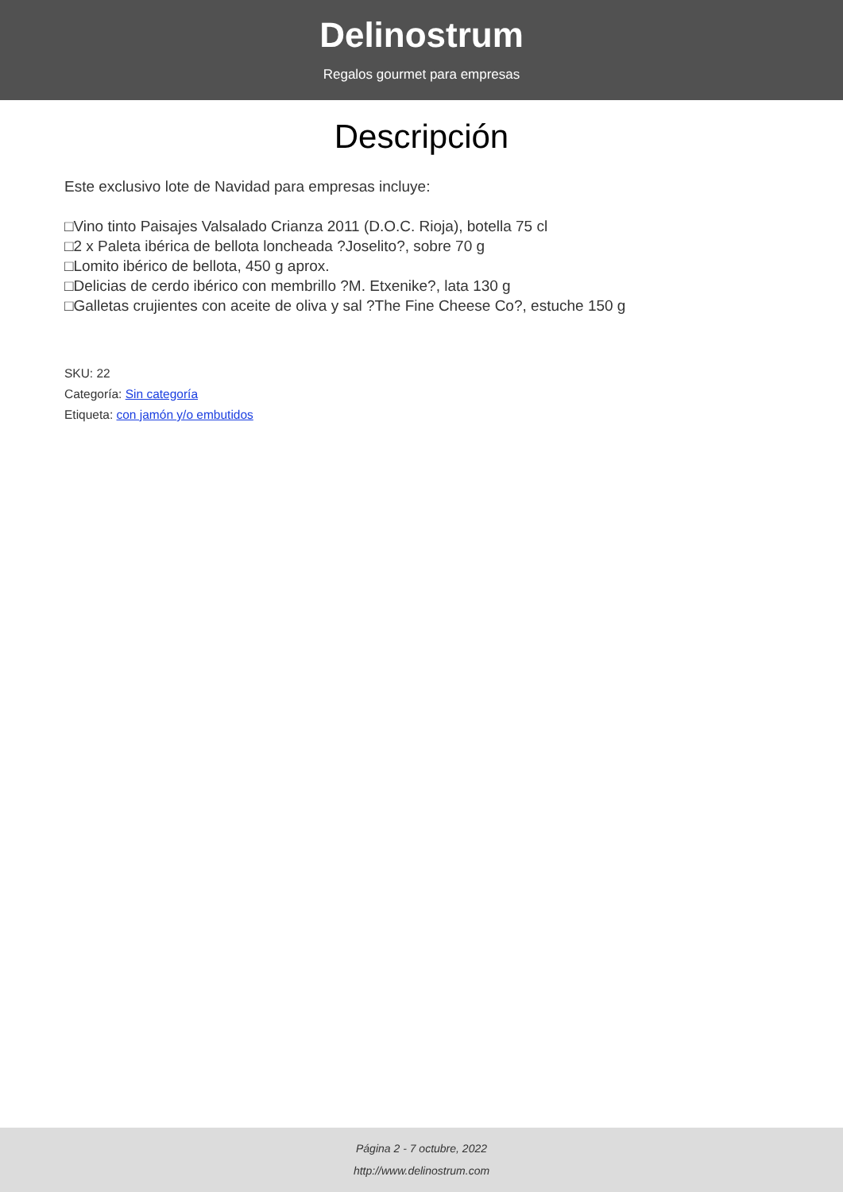Delinostrum
Regalos gourmet para empresas
Descripción
Este exclusivo lote de Navidad para empresas incluye:
□Vino tinto Paisajes Valsalado Crianza 2011 (D.O.C. Rioja), botella 75 cl
□2 x Paleta ibérica de bellota loncheada ?Joselito?, sobre 70 g
□Lomito ibérico de bellota, 450 g aprox.
□Delicias de cerdo ibérico con membrillo ?M. Etxenike?, lata 130 g
□Galletas crujientes con aceite de oliva y sal ?The Fine Cheese Co?, estuche 150 g
SKU: 22
Categoría: Sin categoría
Etiqueta: con jamón y/o embutidos
Página 2 - 7 octubre, 2022
http://www.delinostrum.com